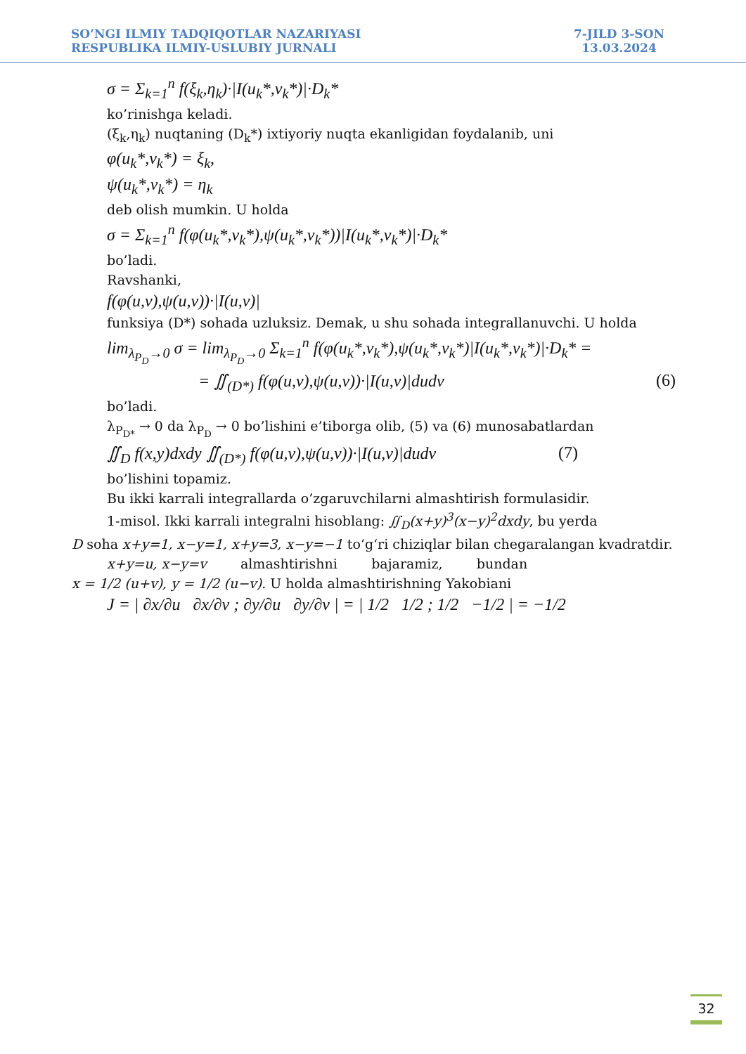SO’NGI ILMIY TADQIQOTLAR NAZARIYASI
RESPUBLIKA ILMIY-USLUBIY JURNALI
7-JILD 3-SON
13.03.2024
σ = Σ<sub>k=1</sub><sup>n</sup> f(ξ<sub>k</sub>,η<sub>k</sub>)·|I(u<sub>k</sub>*,v<sub>k</sub>*)|·D<sub>k</sub>*
ko’rinishga keladi.
(ξ<sub>k</sub>,η<sub>k</sub>) nuqtaning (D<sub>k</sub>*) ixtiyoriy nuqta ekanligidan foydalanib, uni
φ(u<sub>k</sub>*,v<sub>k</sub>*) = ξ<sub>k</sub>,
ψ(u<sub>k</sub>*,v<sub>k</sub>*) = η<sub>k</sub>
deb olish mumkin. U holda
σ = Σ<sub>k=1</sub><sup>n</sup> f(φ(u<sub>k</sub>*,v<sub>k</sub>*),ψ(u<sub>k</sub>*,v<sub>k</sub>*))|I(u<sub>k</sub>*,v<sub>k</sub>*)|·D<sub>k</sub>*
bo’ladi.
Ravshanki,
f(φ(u,v),ψ(u,v))·|I(u,v)|
funksiya (D*) sohada uzluksiz. Demak, u shu sohada integrallanuvchi. U holda
lim<sub>λ<sub>P<sub>D</sub></sub>→0</sub> σ = lim<sub>λ<sub>P<sub>D</sub></sub>→0</sub> Σ<sub>k=1</sub><sup>n</sup> f(φ(u<sub>k</sub>*,v<sub>k</sub>*),ψ(u<sub>k</sub>*,v<sub>k</sub>*)|I(u<sub>k</sub>*,v<sub>k</sub>*)|·D<sub>k</sub>* =
= ∬<sub>(D*)</sub> f(φ(u,v),ψ(u,v))·|I(u,v)|dudv (6)
bo’ladi.
λ<sub>P<sub>D*</sub></sub> → 0 da λ<sub>P<sub>D</sub></sub> → 0 bo’lishini e’tiborga olib, (5) va (6) munosabatlardan
∬<sub>D</sub> f(x,y)dxdy ∬<sub>(D*)</sub> f(φ(u,v),ψ(u,v))·|I(u,v)|dudv (7)
bo’lishini topamiz.
Bu ikki karrali integrallarda o’zgaruvchilarni almashtirish formulasidir.
1-misol. Ikki karrali integralni hisoblang: ∬<sub>D</sub>(x+y)<sup>3</sup>(x−y)<sup>2</sup>dxdy, bu yerda
D soha x+y=1, x−y=1, x+y=3, x−y=−1 to‘g‘ri chiziqlar bilan chegaralangan kvadratdir.
x+y=u, x−y=v almashtirishni bajaramiz, bundan
x = 1/2 (u+v), y = 1/2 (u−v). U holda almashtirishning Yakobiani
J = | ∂x/∂u ∂x/∂v ; ∂y/∂u ∂y/∂v | = | 1/2 1/2 ; 1/2 −1/2 | = −1/2
32